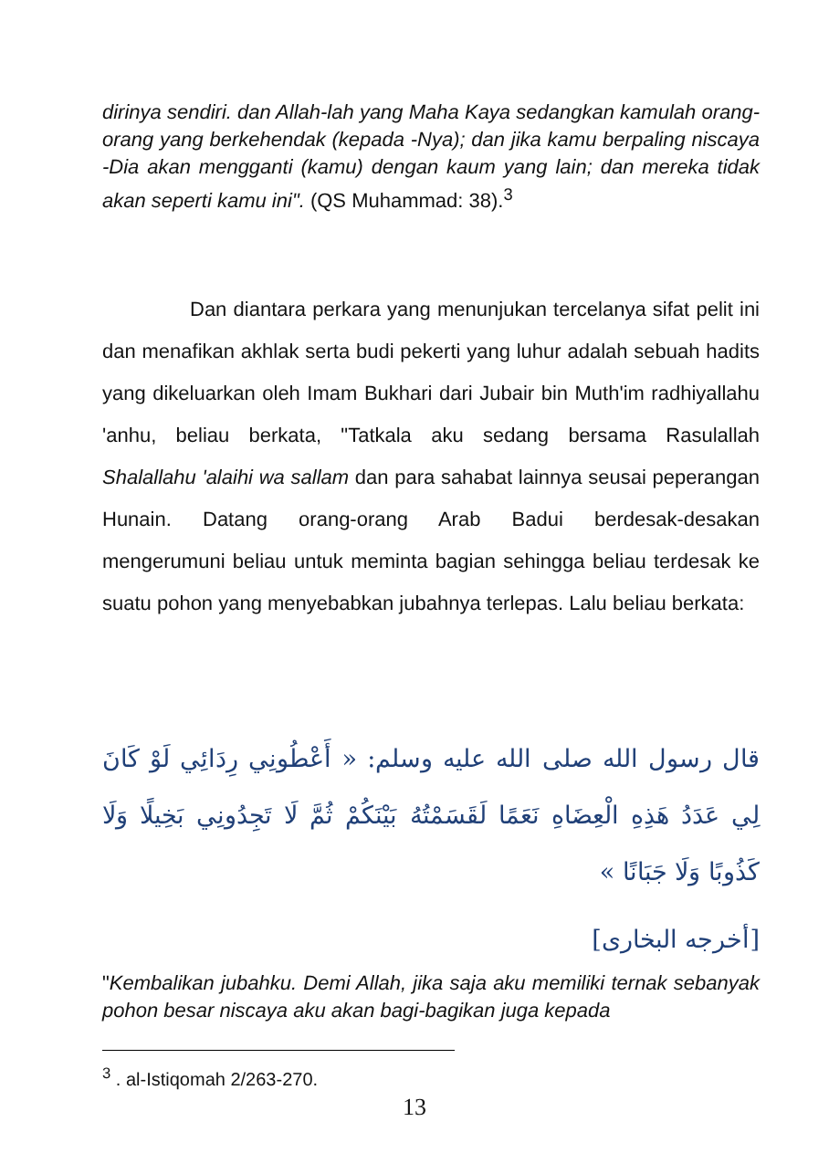dirinya sendiri. dan Allah-lah yang Maha Kaya sedangkan kamulah orang-orang yang berkehendak (kepada -Nya); dan jika kamu berpaling niscaya -Dia akan mengganti (kamu) dengan kaum yang lain; dan mereka tidak akan seperti kamu ini". (QS Muhammad: 38).<sup>3</sup>
Dan diantara perkara yang menunjukan tercelanya sifat pelit ini dan menafikan akhlak serta budi pekerti yang luhur adalah sebuah hadits yang dikeluarkan oleh Imam Bukhari dari Jubair bin Muth'im radhiyallahu 'anhu, beliau berkata, "Tatkala aku sedang bersama Rasulallah Shalallahu 'alaihi wa sallam dan para sahabat lainnya seusai peperangan Hunain. Datang orang-orang Arab Badui berdesak-desakan mengerumuni beliau untuk meminta bagian sehingga beliau terdesak ke suatu pohon yang menyebabkan jubahnya terlepas. Lalu beliau berkata:
قال رسول الله صلى الله عليه وسلم: « أَعْطُونِي رِدَائِي لَوْ كَانَ لِي عَدَدُ هَذِهِ الْعِضَاهِ نَعَمًا لَقَسَمْتُهُ بَيْنَكُمْ ثُمَّ لَا تَجِدُونِي بَخِيلًا وَلَا كَذُوبًا وَلَا جَبَانًا »
[أخرجه البخارى]
"Kembalikan jubahku. Demi Allah, jika saja aku memiliki ternak sebanyak pohon besar niscaya aku akan bagi-bagikan juga kepada
<sup>3</sup> . al-Istiqomah 2/263-270.
13